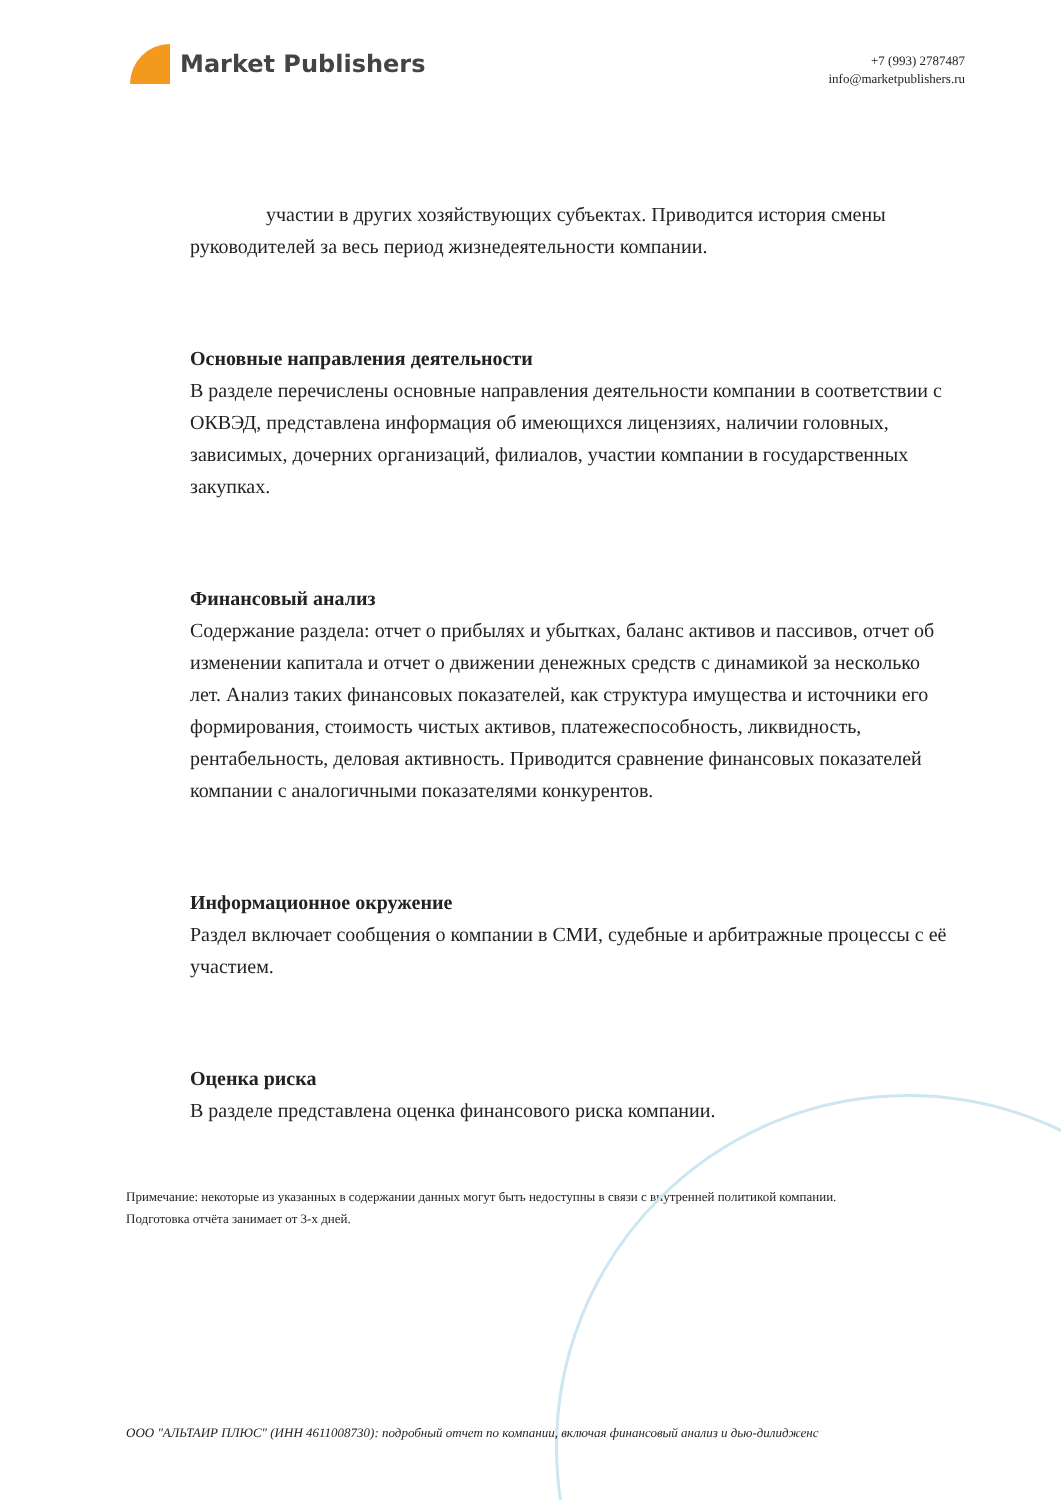Market Publishers
+7 (993) 2787487
info@marketpublishers.ru
участии в других хозяйствующих субъектах. Приводится история смены руководителей за весь период жизнедеятельности компании.
Основные направления деятельности
В разделе перечислены основные направления деятельности компании в соответствии с ОКВЭД, представлена информация об имеющихся лицензиях, наличии головных, зависимых, дочерних организаций, филиалов, участии компании в государственных закупках.
Финансовый анализ
Содержание раздела: отчет о прибылях и убытках, баланс активов и пассивов, отчет об изменении капитала и отчет о движении денежных средств с динамикой за несколько лет. Анализ таких финансовых показателей, как структура имущества и источники его формирования, стоимость чистых активов, платежеспособность, ликвидность, рентабельность, деловая активность. Приводится сравнение финансовых показателей компании с аналогичными показателями конкурентов.
Информационное окружение
Раздел включает сообщения о компании в СМИ, судебные и арбитражные процессы с её участием.
Оценка риска
В разделе представлена оценка финансового риска компании.
Примечание: некоторые из указанных в содержании данных могут быть недоступны в связи с внутренней политикой компании.
Подготовка отчёта занимает от 3-х дней.
ООО "АЛЬТАИР ПЛЮС" (ИНН 4611008730): подробный отчет по компании, включая финансовый анализ и дью-дилидженс